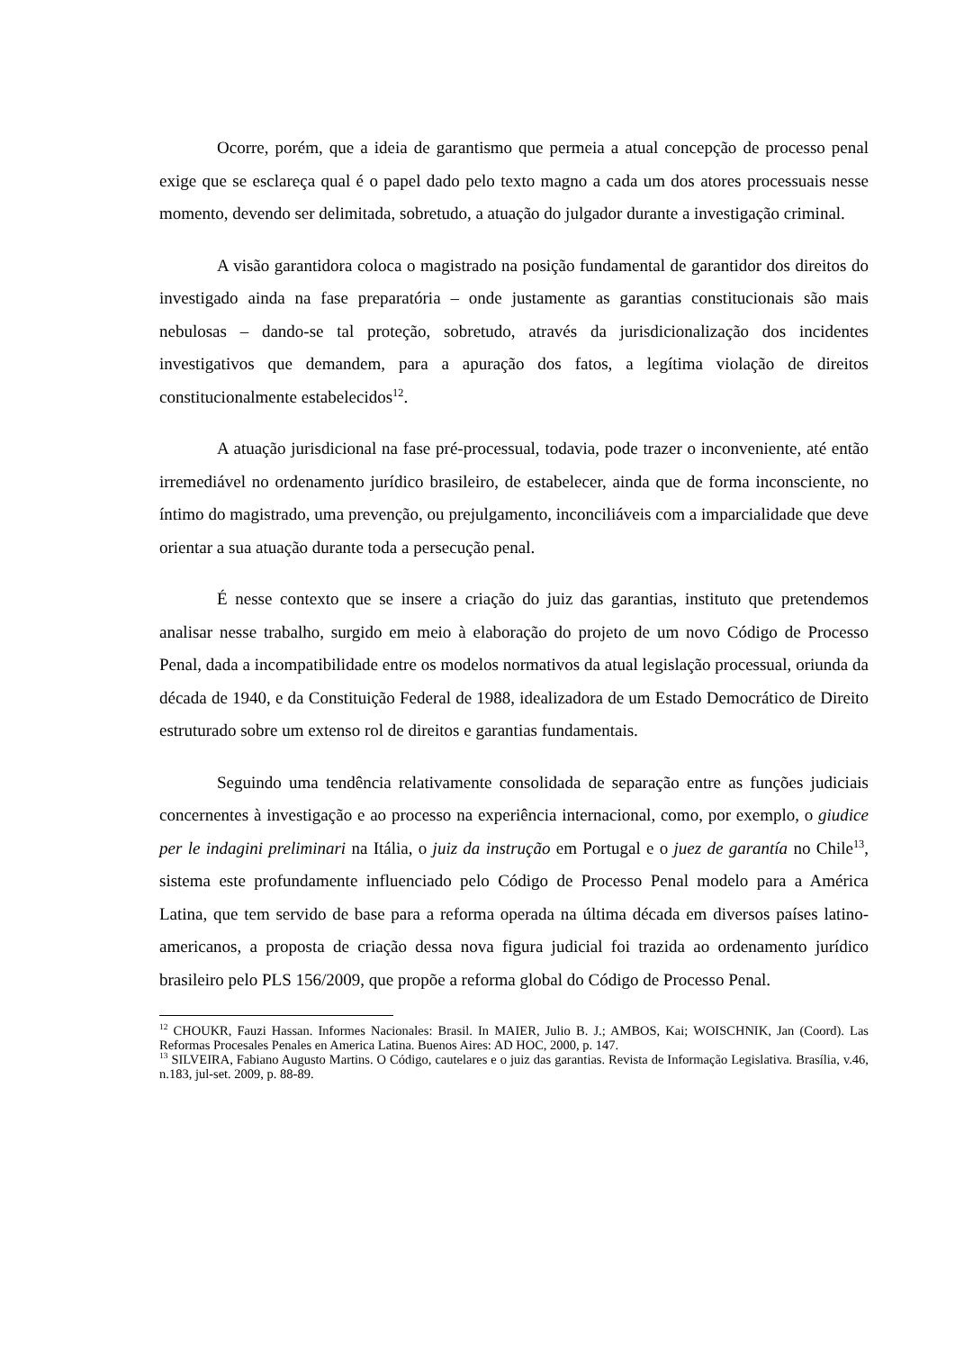Ocorre, porém, que a ideia de garantismo que permeia a atual concepção de processo penal exige que se esclareça qual é o papel dado pelo texto magno a cada um dos atores processuais nesse momento, devendo ser delimitada, sobretudo, a atuação do julgador durante a investigação criminal.
A visão garantidora coloca o magistrado na posição fundamental de garantidor dos direitos do investigado ainda na fase preparatória – onde justamente as garantias constitucionais são mais nebulosas – dando-se tal proteção, sobretudo, através da jurisdicionalização dos incidentes investigativos que demandem, para a apuração dos fatos, a legítima violação de direitos constitucionalmente estabelecidos<sup>12</sup>.
A atuação jurisdicional na fase pré-processual, todavia, pode trazer o inconveniente, até então irremediável no ordenamento jurídico brasileiro, de estabelecer, ainda que de forma inconsciente, no íntimo do magistrado, uma prevenção, ou prejulgamento, inconciliáveis com a imparcialidade que deve orientar a sua atuação durante toda a persecução penal.
É nesse contexto que se insere a criação do juiz das garantias, instituto que pretendemos analisar nesse trabalho, surgido em meio à elaboração do projeto de um novo Código de Processo Penal, dada a incompatibilidade entre os modelos normativos da atual legislação processual, oriunda da década de 1940, e da Constituição Federal de 1988, idealizadora de um Estado Democrático de Direito estruturado sobre um extenso rol de direitos e garantias fundamentais.
Seguindo uma tendência relativamente consolidada de separação entre as funções judiciais concernentes à investigação e ao processo na experiência internacional, como, por exemplo, o giudice per le indagini preliminari na Itália, o juiz da instrução em Portugal e o juez de garantía no Chile<sup>13</sup>, sistema este profundamente influenciado pelo Código de Processo Penal modelo para a América Latina, que tem servido de base para a reforma operada na última década em diversos países latino-americanos, a proposta de criação dessa nova figura judicial foi trazida ao ordenamento jurídico brasileiro pelo PLS 156/2009, que propõe a reforma global do Código de Processo Penal.
<sup>12</sup> CHOUKR, Fauzi Hassan. Informes Nacionales: Brasil. In MAIER, Julio B. J.; AMBOS, Kai; WOISCHNIK, Jan (Coord). Las Reformas Procesales Penales en America Latina. Buenos Aires: AD HOC, 2000, p. 147.
<sup>13</sup> SILVEIRA, Fabiano Augusto Martins. O Código, cautelares e o juiz das garantias. Revista de Informação Legislativa. Brasília, v.46, n.183, jul-set. 2009, p. 88-89.